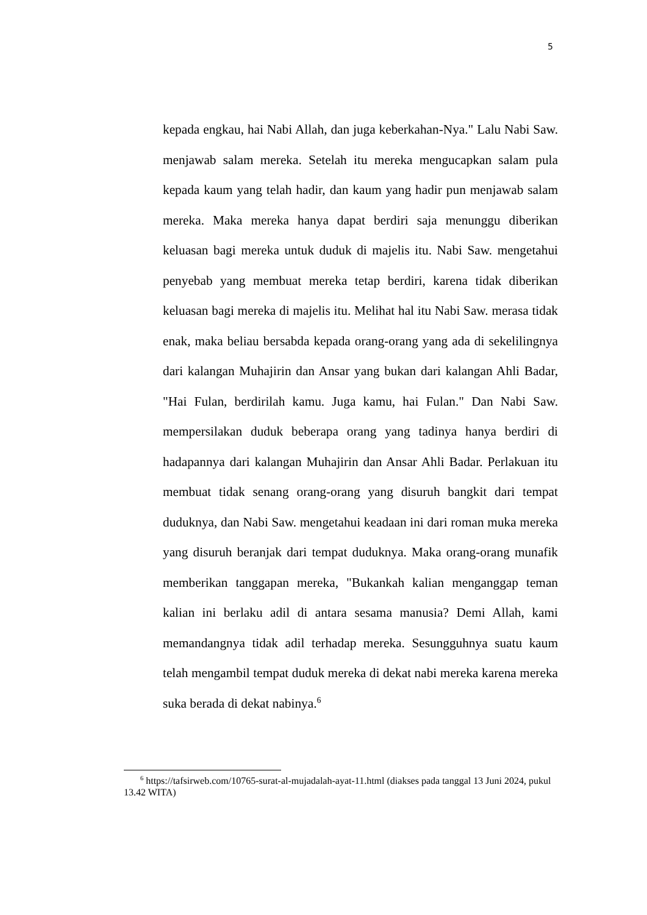5
kepada engkau, hai Nabi Allah, dan juga keberkahan-Nya." Lalu Nabi Saw. menjawab salam mereka. Setelah itu mereka mengucapkan salam pula kepada kaum yang telah hadir, dan kaum yang hadir pun menjawab salam mereka. Maka mereka hanya dapat berdiri saja menunggu diberikan keluasan bagi mereka untuk duduk di majelis itu. Nabi Saw. mengetahui penyebab yang membuat mereka tetap berdiri, karena tidak diberikan keluasan bagi mereka di majelis itu. Melihat hal itu Nabi Saw. merasa tidak enak, maka beliau bersabda kepada orang-orang yang ada di sekelilingnya dari kalangan Muhajirin dan Ansar yang bukan dari kalangan Ahli Badar, "Hai Fulan, berdirilah kamu. Juga kamu, hai Fulan." Dan Nabi Saw. mempersilakan duduk beberapa orang yang tadinya hanya berdiri di hadapannya dari kalangan Muhajirin dan Ansar Ahli Badar. Perlakuan itu membuat tidak senang orang-orang yang disuruh bangkit dari tempat duduknya, dan Nabi Saw. mengetahui keadaan ini dari roman muka mereka yang disuruh beranjak dari tempat duduknya. Maka orang-orang munafik memberikan tanggapan mereka, "Bukankah kalian menganggap teman kalian ini berlaku adil di antara sesama manusia? Demi Allah, kami memandangnya tidak adil terhadap mereka. Sesungguhnya suatu kaum telah mengambil tempat duduk mereka di dekat nabi mereka karena mereka suka berada di dekat nabinya.<sup>6</sup>
<sup>6</sup> https://tafsirweb.com/10765-surat-al-mujadalah-ayat-11.html (diakses pada tanggal 13 Juni 2024, pukul 13.42 WITA)